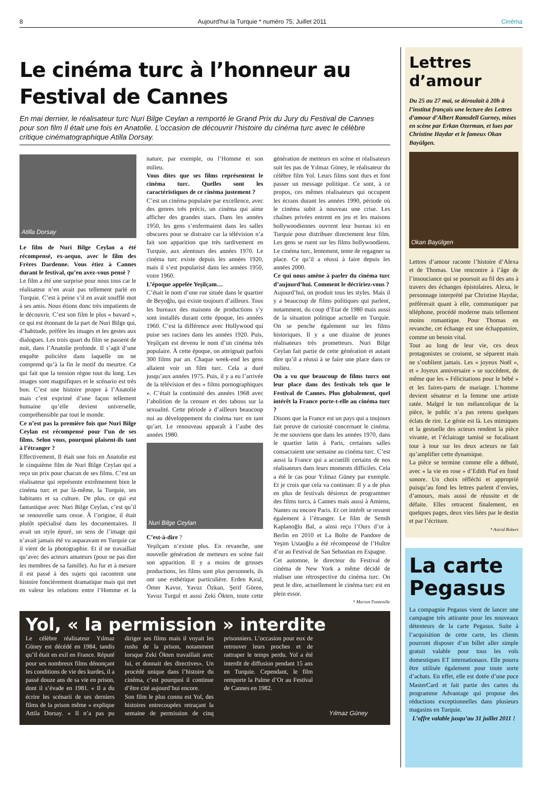8 Aujourd’hui la Turquie * numéro 75, Juillet 2011 Cinéma
Le cinéma turc à l’honneur au
Festival de Cannes
En mai dernier, le réalisateur turc Nuri Bilge Ceylan a remporté le Grand Prix du Jury du Festival de Cannes pour son film Il était une fois en Anatolie. L’occasion de découvrir l’histoire du cinéma turc avec le célèbre critique cinématographique Atilla Dorsay.
Atilla Dorsay
Le film de Nuri Bilge Ceylan a été récompensé, ex-aequo, avec le film des Frères Dardenne. Vous étiez à Cannes durant le festival, qu’en avez-vous pensé ?
Le film a été une surprise pour nous tous car le réalisateur n’en avait pas tellement parlé en Turquie. C’est à peine s’il en avait soufflé mot à ses amis. Nous étions donc très impatients de le découvrir. C’est son film le plus « bavard », ce qui est étonnant de la part de Nuri Bilge qui, d’habitude, préfère les images et les gestes aux dialogues. Les trois quart du film se passent de nuit, dans l’Anatolie profonde. Il s’agit d’une enquête policière dans laquelle on ne comprend qu’à la fin le motif du meurtre. Ce qui fait que la tension règne tout du long. Les images sont magnifiques et le scénario est très bon. C’est une histoire propre à l’Anatolie mais c’est exprimé d’une façon tellement humaine qu’elle devient universelle, compréhensible par tout le monde.
Ce n’est pas la première fois que Nuri Bilge Ceylan est récompensé pour l’un de ses films. Selon vous, pourquoi plaisent-ils tant à l’étranger ?
Effectivement, Il était une fois en Anatolie est le cinquième film de Nuri Bilge Ceylan qui a reçu un prix pour chacun de ses films. C’est un réalisateur qui représente extrêmement bien le cinéma turc et par là-même, la Turquie, ses habitants et sa culture. De plus, ce qui est fantastique avec Nuri Bilge Ceylan, c’est qu’il se renouvelle sans cesse. À l’origine, il était plutôt spécialisé dans les documentaires. Il avait un style épuré, un sens de l’image qui n’avait jamais été vu auparavant en Turquie car il vient de la photographie. Et il ne travaillait qu’avec des acteurs amateurs (pour ne pas dire les membres de sa famille). Au fur et à mesure il est passé à des sujets qui racontent une histoire foncièrement dramatique mais qui met en valeur les relations entre l’Homme et la nature, par exemple, ou l’Homme et son milieu.
Vous dites que ses films représentent le cinéma turc. Quelles sont les caractéristiques de ce cinéma justement ?
C’est un cinéma populaire par excellence, avec des genres très précis, un cinéma qui aime afficher des grandes stars. Dans les années 1950, les gens s’enfermaient dans les salles obscures pour se distraire car la télévision n’a fait son apparition que très tardivement en Turquie, aux alentours des années 1970. Le cinéma turc existe depuis les années 1920, mais il s’est popularisé dans les années 1950, voire 1960.
L’époque appelée Yeşilçam…
C’était le nom d’une rue située dans le quartier de Beyoğlu, qui existe toujours d’ailleurs. Tous les bureaux des maisons de productions s’y sont installés durant cette époque, les années 1960. C’est la différence avec Hollywood qui puise ses racines dans les années 1920. Puis, Yeşilçam est devenu le nom d’un cinéma très populaire. À cette époque, on atteignait parfois 300 films par an. Chaque week-end les gens allaient voir un film turc. Cela a duré jusqu’aux années 1975. Puis, il y a eu l’arrivée de la télévision et des « films pornographiques ». C’était la continuité des années 1968 avec l’abolition de la censure et des tabous sur la sexualité. Cette période a d’ailleurs beaucoup nui au développement du cinéma turc en tant qu’art. Le renouveau apparaît à l’aube des années 1980.
Nuri Bilge Ceylan
C’est-à-dire ?
Yeşilçam n’existe plus. En revanche, une nouvelle génération de metteurs en scène fait son apparition. Il y a moins de grosses productions, les films sont plus personnels, ils ont une esthétique particulière. Erden Kıral, Ömer Kavur, Yavuz Özkan, Şerif Gören, Yavuz Turgul et aussi Zeki Ökten, toute cette génération de metteurs en scène et réalisateurs suit les pas de Yılmaz Güney, le réalisateur du célèbre film Yol. Leurs films sont durs et font passer un message politique. Ce sont, à ce propos, ces mêmes réalisateurs qui occupent les écrans durant les années 1990, période où le cinéma subit à nouveau une crise. Les chaînes privées entrent en jeu et les maisons hollywoodiennes ouvrent leur bureau ici en Turquie pour distribuer directement leur film. Les gens se ruent sur les films hollywoodiens. Le cinéma turc, lentement, tente de regagner sa place. Ce qu’il a réussi à faire depuis les années 2000.
Ce qui nous amène à parler du cinéma turc d’aujourd’hui. Comment le décririez-vous ?
Aujourd’hui, on produit tous les styles. Mais il y a beaucoup de films politiques qui parlent, notamment, du coup d’Etat de 1980 mais aussi de la situation politique actuelle en Turquie. On se penche également sur les films historiques. Il y a une dizaine de jeunes réalisateurs très prometteurs. Nuri Bilge Ceylan fait partie de cette génération et autant dire qu’il a réussi à se faire une place dans ce milieu.
On a vu que beaucoup de films turcs ont leur place dans des festivals tels que le Festival de Cannes. Plus globalement, quel intérêt la France porte-t-elle au cinéma turc ?
Disons que la France est un pays qui a toujours fait preuve de curiosité concernant le cinéma. Je me souviens que dans les années 1970, dans le quartier latin à Paris, certaines salles consacraient une semaine au cinéma turc. C’est aussi la France qui a accueilli certains de nos réalisateurs dans leurs moments difficiles. Cela a été le cas pour Yılmaz Güney par exemple. Et je crois que cela va continuer. Il y a de plus en plus de festivals désireux de programmer des films turcs, à Cannes mais aussi à Amiens, Nantes ou encore Paris. Et cet intérêt se ressent également à l’étranger. Le film de Semih Kaplanoğlu Bal, a ainsi reçu l’Ours d’or à Berlin en 2010 et La Boîte de Pandore de Yeşim Ustaoğlu a été récompensé de l’Huître d’or au Festival de San Sebastian en Espagne.
Cet automne, le directeur du Festival de cinéma de New York a même décidé de réaliser une rétrospective du cinéma turc. On peut le dire, actuellement le cinéma turc est en plein essor.
* Marion Fontenille
Yol, « la permission » interdite
Le célèbre réalisateur Yılmaz Güney est décédé en 1984, tandis qu’il était en exil en France. Réputé pour ses nombreux films dénonçant les conditions de vie des kurdes, il a passé douze ans de sa vie en prison, dont il s’évade en 1981. « Il a du écrire les scénarii de ses derniers films de la prison même » explique Attila Dorsay. « Il n’a pas pu diriger ses films mais il voyait les rushs de la prison, notamment lorsque Zeki Ökten travaillait avec lui, et donnait des directives». Un procédé unique dans l’histoire du cinéma, c’est pourquoi il continue d’être cité aujourd’hui encore.
Son film le plus connu est Yol, des histoires entrecoupées retraçant la semaine de permission de cinq prisonniers. L’occasion pour eux de retrouver leurs proches et de rattraper le temps perdu. Yol a été interdit de diffusion pendant 15 ans en Turquie. Cependant, le film remporte la Palme d’Or au Festival de Cannes en 1982.
Yılmaz Güney
Lettres d’amour
Du 25 au 27 mai, se déroulait à 20h à l’institut français une lecture des Lettres d’amour d’Albert Ramsdell Gurney, mises en scène par Erkan Ozerman, et lues par Christine Haydar et le fameux Okan Bayülgen.
Okan Bayülgen
Lettres d’amour raconte l’histoire d’Alexa et de Thomas. Une rencontre à l’âge de l’insouciance qui se poursuit au fil des ans à travers des échanges épistolaires. Alexa, le personnage interprété par Christine Haydar, préfèrerait quant à elle, communiquer par téléphone, procédé moderne mais tellement moins romantique. Pour Thomas en revanche, cet échange est une échappatoire, comme un besoin vital.
Tout au long de leur vie, ces deux protagonistes se croisent, se séparent mais ne s’oublient jamais. Les « joyeux Noël », et « Joyeux anniversaire » se succèdent, de même que les « Félicitations pour le bébé » et les faires-parts de mariage. L’homme devient sénateur et la femme une artiste ratée. Malgré le ton mélancolique de la pièce, le public n’a pas retenu quelques éclats de rire. Le génie est là. Les mimiques et la gestuelle des acteurs rendent la pièce vivante, et l’éclairage tamisé se focalisant tour à tour sur les deux acteurs ne fait qu’amplifier cette dynamique.
La pièce se termine comme elle a débuté, avec « la vie en rose » d’Edith Piaf en fond sonore. Un choix réfléchi et approprié puisqu’au fond les lettres parlent d’envies, d’amours, mais aussi de réussite et de défaite. Elles retracent finalement, en quelques pages, deux vies liées par le destin et par l’écriture.
* Astrid Robert
La carte Pegasus
La compagnie Pegasus vient de lancer une campagne très attirante pour les nouveaux détenteurs de la carte Pegasus. Suite à l’acquisition de cette carte, les clients pourront disposer d’un billet aller simple gratuit valable pour tous les vols domestiques ET internationaux. Elle pourra être utilisée également pour toute sorte d’achats. En effet, elle est dotée d’une puce MasterCard et fait partie des cartes du programme Advantage qui propose des réductions exceptionnelles dans plusieurs magasins en Turquie.
L’offre valable jusqu’au 31 juillet 2011 !